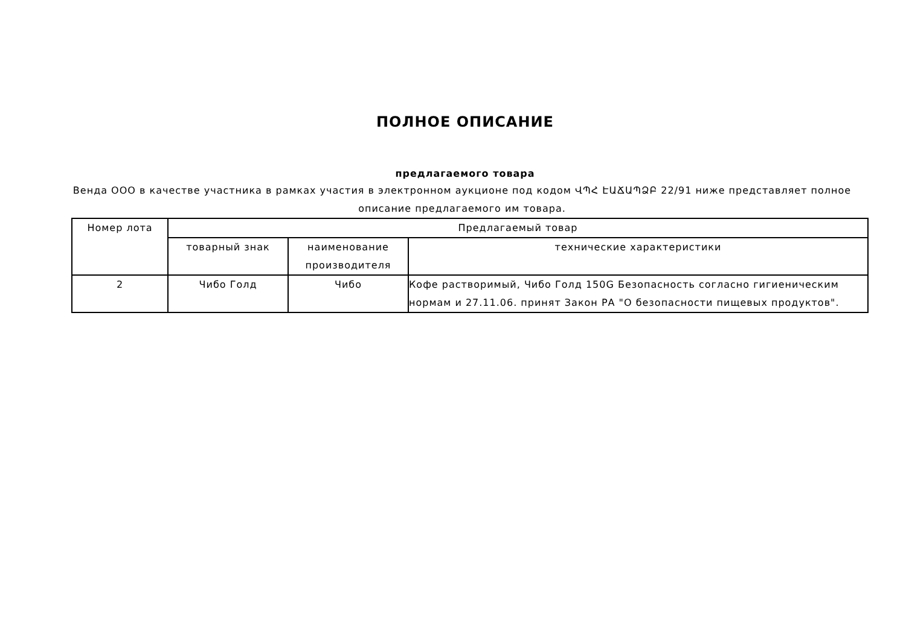ПОЛНОЕ ОПИСАНИЕ
предлагаемого товара
Венда ООО в качестве участника в рамках участия в электронном аукционе под кодом ՎՊՀ ԷԱՃԱՊՁԲ 22/91 ниже представляет полное описание предлагаемого им товара.
| Номер лота | Предлагаемый товар | | |
| --- | --- | --- | --- |
| | товарный знак | наименование производителя | технические характеристики |
| 2 | Чибо Голд | Чибо | Кофе растворимый, Чибо Голд 150G Безопасность согласно гигиеническим нормам и 27.11.06. принят Закон РА "О безопасности пищевых продуктов". |